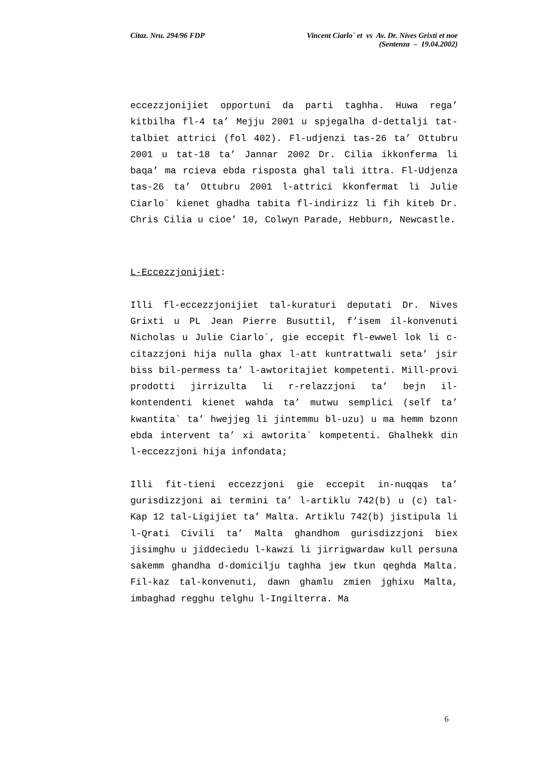Citaz. Nru. 294/96 FDP Vincent Ciarlo` et vs Av. Dr. Nives Grixti et noe
(Sentenza – 19.04.2002)
eccezzjonijiet opportuni da parti taghha. Huwa rega’ kitbilha fl-4 ta’ Mejju 2001 u spjegalha d-dettalji tat-talbiet attrici (fol 402). Fl-udjenzi tas-26 ta’ Ottubru 2001 u tat-18 ta’ Jannar 2002 Dr. Cilia ikkonferma li baqa’ ma rcieva ebda risposta ghal tali ittra. Fl-Udjenza tas-26 ta’ Ottubru 2001 l-attrici kkonfermat li Julie Ciarlo` kienet ghadha tabita fl-indirizz li fih kiteb Dr. Chris Cilia u cioe’ 10, Colwyn Parade, Hebburn, Newcastle.
L-Eccezzjonijiet:
Illi fl-eccezzjonijiet tal-kuraturi deputati Dr. Nives Grixti u PL Jean Pierre Busuttil, f’isem il-konvenuti Nicholas u Julie Ciarlo`, gie eccepit fl-ewwel lok li c-citazzjoni hija nulla ghax l-att kuntrattwali seta’ jsir biss bil-permess ta’ l-awtoritajiet kompetenti. Mill-provi prodotti jirrizulta li r-relazzjoni ta’ bejn il-kontendenti kienet wahda ta’ mutwu semplici (self ta’ kwantita` ta’ hwejjeg li jintemmu bl-uzu) u ma hemm bzonn ebda intervent ta’ xi awtorita` kompetenti. Ghalhekk din l-eccezzjoni hija infondata;
Illi fit-tieni eccezzjoni gie eccepit in-nuqqas ta’ gurisdizzjoni ai termini ta’ l-artiklu 742(b) u (c) tal-Kap 12 tal-Ligijiet ta’ Malta. Artiklu 742(b) jistipula li l-Qrati Civili ta’ Malta ghandhom gurisdizzjoni biex jisimghu u jiddeciedu l-kawzi li jirrigwardaw kull persuna sakemm ghandha d-domicilju taghha jew tkun qeghda Malta. Fil-kaz tal-konvenuti, dawn ghamlu zmien jghixu Malta, imbaghad regghu telghu l-Ingilterra. Ma
6